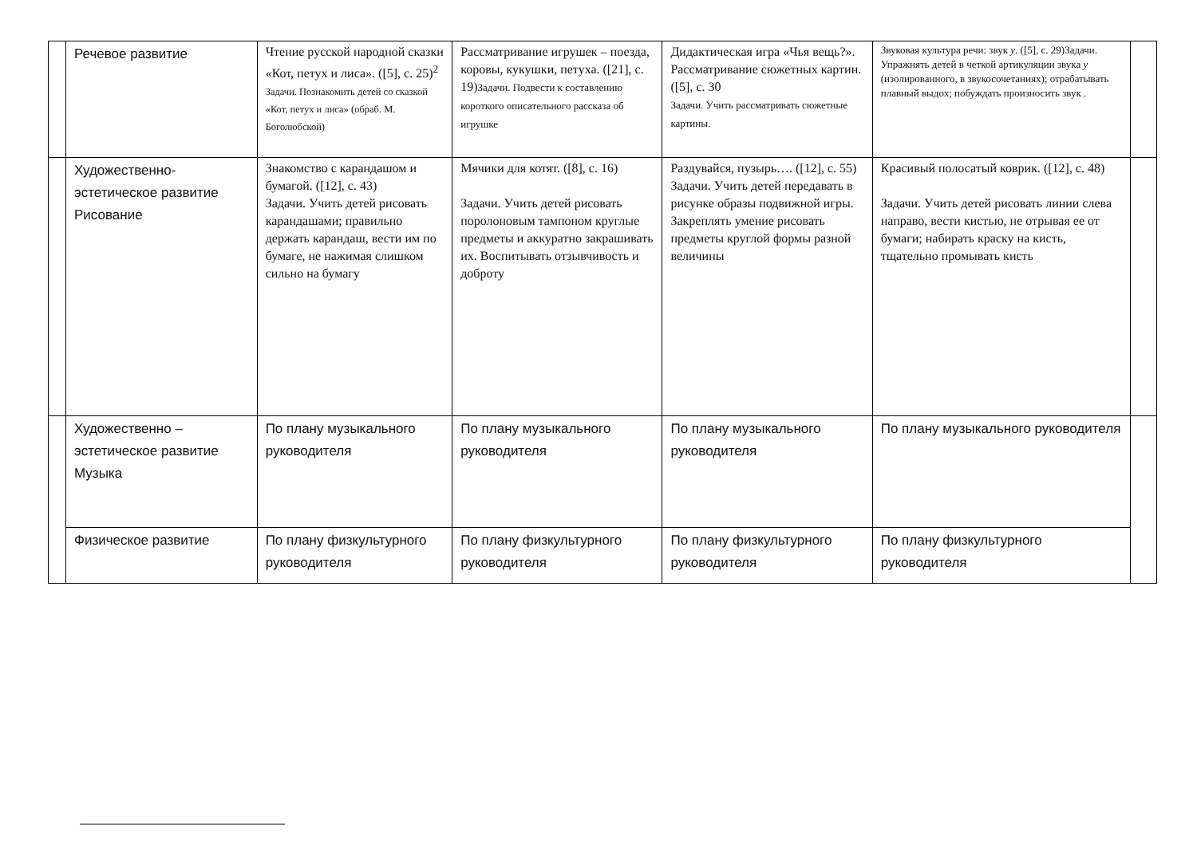| | Речевое развитие | Чтение русской народной сказки «Кот, петух и лиса». ([5], с. 25)<sup>2</sup> Задачи. Познакомить детей со сказкой «Кот, петух и лиса» (обраб. М. Боголюбской) | Рассматривание игрушек – поезда, коровы, кукушки, петуха. ([21], с. 19) Задачи. Подвести к составлению короткого описательного рассказа об игрушке | Дидактическая игра «Чья вещь?». Рассматривание сюжетных картин. ([5], с. 30 Задачи. Учить рассматривать сюжетные картины. | Звуковая культура речи: звук у . ([5], с. 29)Задачи. Упражнять детей в четкой артикуляции звука у (изолированного, в звукосочетаниях); отрабатывать плавный выдох; побуждать произносить звук . | |
| | Художественно-эстетическое развитие Рисование | Знакомство с карандашом и бумагой. ([12], с. 43) Задачи. Учить детей рисовать карандашами; правильно держать карандаш, вести им по бумаге, не нажимая слишком сильно на бумагу | Мячики для котят. ([8], с. 16) Задачи. Учить детей рисовать поролоновым тампоном круглые предметы и аккуратно закрашивать их. Воспитывать отзывчивость и доброту | Раздувайся, пузырь…. ([12], с. 55) Задачи. Учить детей передавать в рисунке образы подвижной игры. Закреплять умение рисовать предметы круглой формы разной величины | Красивый полосатый коврик. ([12], с. 48) Задачи. Учить детей рисовать линии слева направо, вести кистью, не отрывая ее от бумаги; набирать краску на кисть, тщательно промывать кисть | |
| | Художественно – эстетическое развитие Музыка | По плану музыкального руководителя | По плану музыкального руководителя | По плану музыкального руководителя | По плану музыкального руководителя | |
| | Физическое развитие | По плану физкультурного руководителя | По плану физкультурного руководителя | По плану физкультурного руководителя | По плану физкультурного руководителя | |